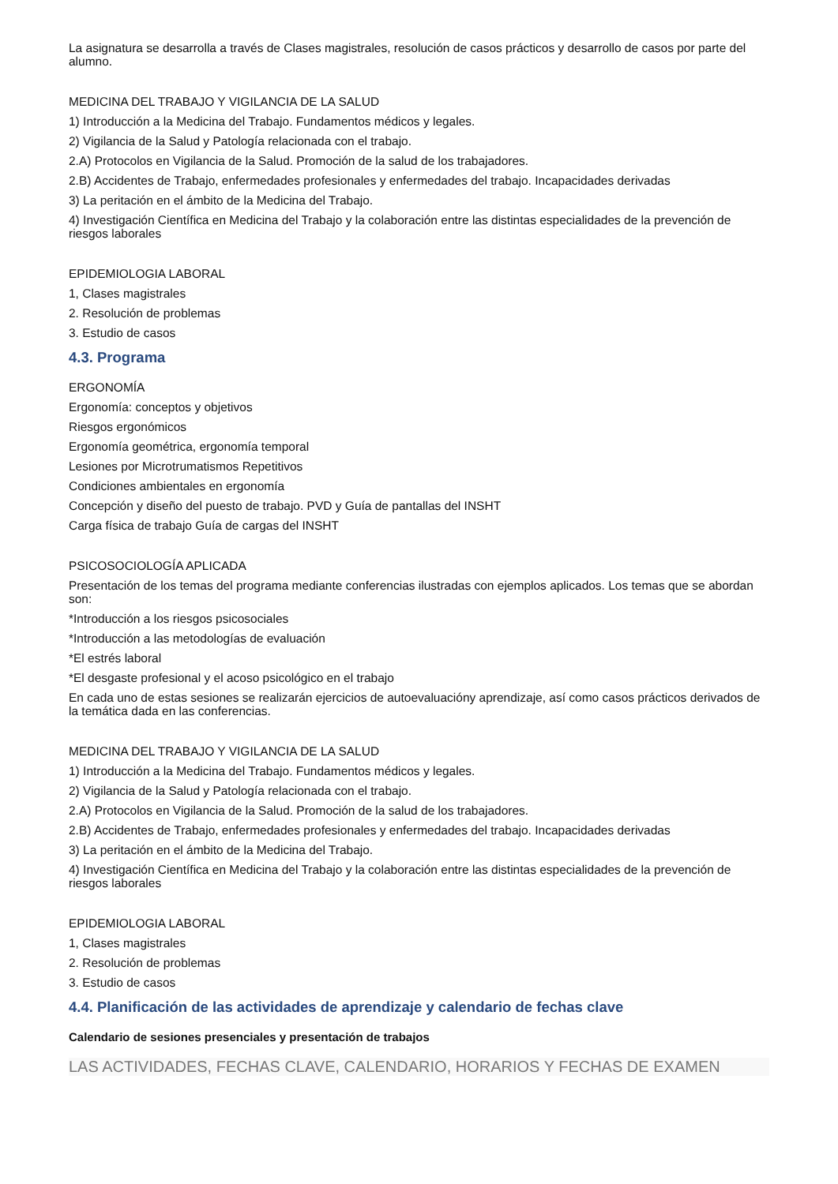La asignatura se desarrolla a través de Clases magistrales, resolución de casos prácticos y desarrollo de casos por parte del alumno.
MEDICINA DEL TRABAJO Y VIGILANCIA DE LA SALUD
1) Introducción a la Medicina del Trabajo. Fundamentos médicos y legales.
2) Vigilancia de la Salud y Patología relacionada con el trabajo.
2.A) Protocolos en Vigilancia de la Salud. Promoción de la salud de los trabajadores.
2.B) Accidentes de Trabajo, enfermedades profesionales y enfermedades del trabajo. Incapacidades derivadas
3) La peritación en el ámbito de la Medicina del Trabajo.
4) Investigación Científica en Medicina del Trabajo y la colaboración entre las distintas especialidades de la prevención de riesgos laborales
EPIDEMIOLOGIA LABORAL
1, Clases magistrales
2. Resolución de problemas
3. Estudio de casos
4.3. Programa
ERGONOMÍA
Ergonomía: conceptos y objetivos
Riesgos ergonómicos
Ergonomía geométrica, ergonomía temporal
Lesiones por Microtrumatismos Repetitivos
Condiciones ambientales en ergonomía
Concepción y diseño del puesto de trabajo. PVD y Guía de pantallas del INSHT
Carga física de trabajo Guía de cargas del INSHT
PSICOSOCIOLOGÍA APLICADA
Presentación de los temas del programa mediante conferencias ilustradas con ejemplos aplicados. Los temas que se abordan son:
*Introducción a los riesgos psicosociales
*Introducción a las metodologías de evaluación
*El estrés laboral
*El desgaste profesional y el acoso psicológico en el trabajo
En cada uno de estas sesiones se realizarán ejercicios de autoevaluacióny aprendizaje, así como casos prácticos derivados de la temática dada en las conferencias.
MEDICINA DEL TRABAJO Y VIGILANCIA DE LA SALUD
1) Introducción a la Medicina del Trabajo. Fundamentos médicos y legales.
2) Vigilancia de la Salud y Patología relacionada con el trabajo.
2.A) Protocolos en Vigilancia de la Salud. Promoción de la salud de los trabajadores.
2.B) Accidentes de Trabajo, enfermedades profesionales y enfermedades del trabajo. Incapacidades derivadas
3) La peritación en el ámbito de la Medicina del Trabajo.
4) Investigación Científica en Medicina del Trabajo y la colaboración entre las distintas especialidades de la prevención de riesgos laborales
EPIDEMIOLOGIA LABORAL
1, Clases magistrales
2. Resolución de problemas
3. Estudio de casos
4.4. Planificación de las actividades de aprendizaje y calendario de fechas clave
Calendario de sesiones presenciales y presentación de trabajos
LAS ACTIVIDADES, FECHAS CLAVE, CALENDARIO, HORARIOS Y FECHAS DE EXAMEN